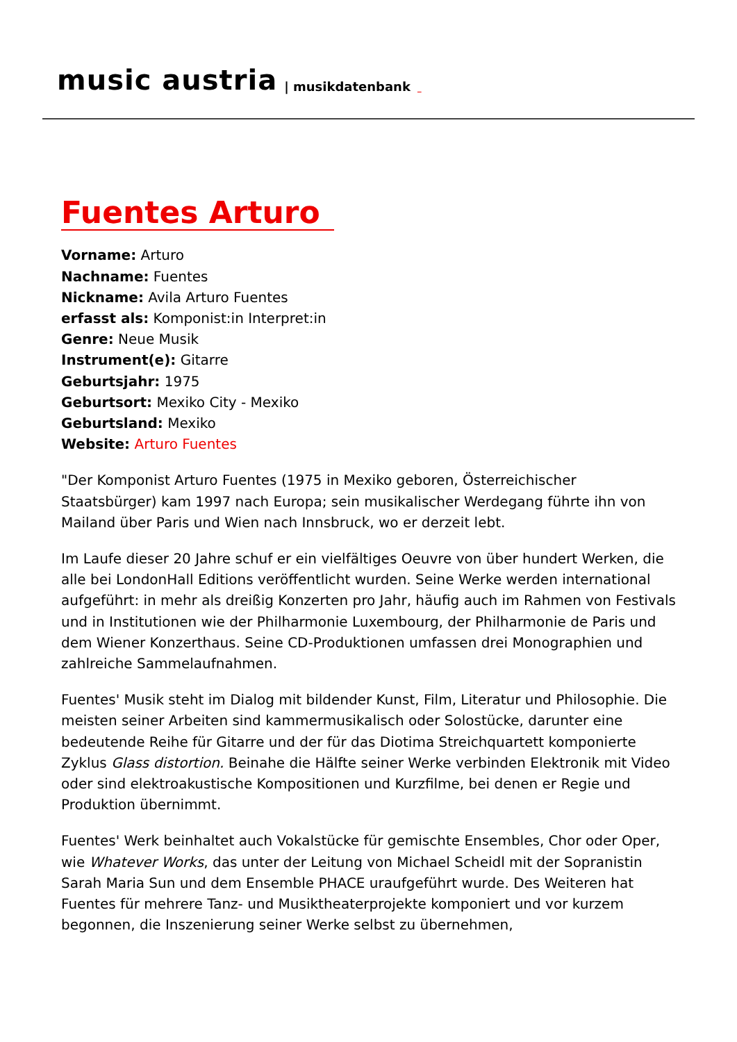music austria | musikdatenbank
Fuentes Arturo
Vorname: Arturo
Nachname: Fuentes
Nickname: Avila Arturo Fuentes
erfasst als: Komponist:in Interpret:in
Genre: Neue Musik
Instrument(e): Gitarre
Geburtsjahr: 1975
Geburtsort: Mexiko City - Mexiko
Geburtsland: Mexiko
Website: Arturo Fuentes
"Der Komponist Arturo Fuentes (1975 in Mexiko geboren, Österreichischer Staatsbürger) kam 1997 nach Europa; sein musikalischer Werdegang führte ihn von Mailand über Paris und Wien nach Innsbruck, wo er derzeit lebt.
Im Laufe dieser 20 Jahre schuf er ein vielfältiges Oeuvre von über hundert Werken, die alle bei LondonHall Editions veröffentlicht wurden. Seine Werke werden international aufgeführt: in mehr als dreißig Konzerten pro Jahr, häufig auch im Rahmen von Festivals und in Institutionen wie der Philharmonie Luxembourg, der Philharmonie de Paris und dem Wiener Konzerthaus. Seine CD-Produktionen umfassen drei Monographien und zahlreiche Sammelaufnahmen.
Fuentes' Musik steht im Dialog mit bildender Kunst, Film, Literatur und Philosophie. Die meisten seiner Arbeiten sind kammermusikalisch oder Solostücke, darunter eine bedeutende Reihe für Gitarre und der für das Diotima Streichquartett komponierte Zyklus Glass distortion. Beinahe die Hälfte seiner Werke verbinden Elektronik mit Video oder sind elektroakustische Kompositionen und Kurzfilme, bei denen er Regie und Produktion übernimmt.
Fuentes' Werk beinhaltet auch Vokalstücke für gemischte Ensembles, Chor oder Oper, wie Whatever Works, das unter der Leitung von Michael Scheidl mit der Sopranistin Sarah Maria Sun und dem Ensemble PHACE uraufgeführt wurde. Des Weiteren hat Fuentes für mehrere Tanz- und Musiktheaterprojekte komponiert und vor kurzem begonnen, die Inszenierung seiner Werke selbst zu übernehmen,